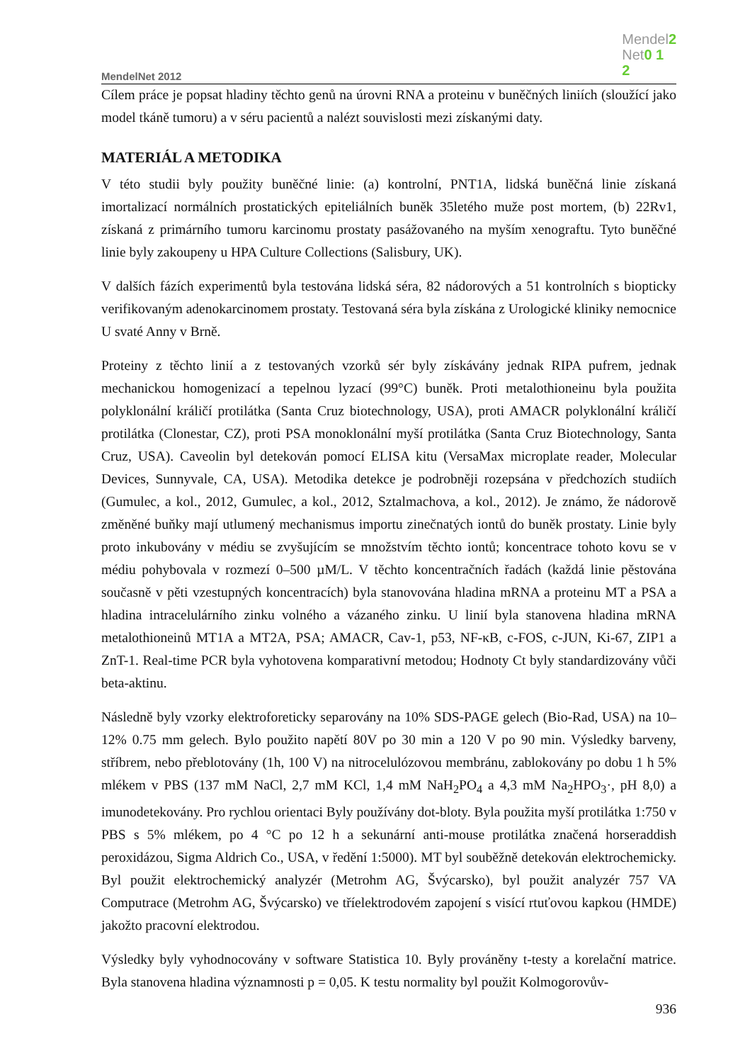MendelNet 2012
Mendel2
Net0 1
2
Cílem práce je popsat hladiny těchto genů na úrovni RNA a proteinu v buněčných liniích (sloužící jako model tkáně tumoru) a v séru pacientů a nalézt souvislosti mezi získanými daty.
MATERIÁL A METODIKA
V této studii byly použity buněčné linie: (a) kontrolní, PNT1A, lidská buněčná linie získaná imortalizací normálních prostatických epiteliálních buněk 35letého muže post mortem, (b) 22Rv1, získaná z primárního tumoru karcinomu prostaty pasážovaného na myším xenograftu. Tyto buněčné linie byly zakoupeny u HPA Culture Collections (Salisbury, UK).
V dalších fázích experimentů byla testována lidská séra, 82 nádorových a 51 kontrolních s biopticky verifikovaným adenokarcinomem prostaty. Testovaná séra byla získána z Urologické kliniky nemocnice U svaté Anny v Brně.
Proteiny z těchto linií a z testovaných vzorků sér byly získávány jednak RIPA pufrem, jednak mechanickou homogenizací a tepelnou lyzací (99°C) buněk. Proti metalothioneinu byla použita polyklonální králičí protilátka (Santa Cruz biotechnology, USA), proti AMACR polyklonální králičí protilátka (Clonestar, CZ), proti PSA monoklonální myší protilátka (Santa Cruz Biotechnology, Santa Cruz, USA). Caveolin byl detekován pomocí ELISA kitu (VersaMax microplate reader, Molecular Devices, Sunnyvale, CA, USA). Metodika detekce je podrobněji rozepsána v předchozích studiích (Gumulec, a kol., 2012, Gumulec, a kol., 2012, Sztalmachova, a kol., 2012). Je známo, že nádorově změněné buňky mají utlumený mechanismus importu zinečnatých iontů do buněk prostaty. Linie byly proto inkubovány v médiu se zvyšujícím se množstvím těchto iontů; koncentrace tohoto kovu se v médiu pohybovala v rozmezí 0–500 µM/L. V těchto koncentračních řadách (každá linie pěstována současně v pěti vzestupných koncentracích) byla stanovována hladina mRNA a proteinu MT a PSA a hladina intracelulárního zinku volného a vázaného zinku. U linií byla stanovena hladina mRNA metalothioneinů MT1A a MT2A, PSA; AMACR, Cav-1, p53, NF-κB, c-FOS, c-JUN, Ki-67, ZIP1 a ZnT-1. Real-time PCR byla vyhotovena komparativní metodou; Hodnoty Ct byly standardizovány vůči beta-aktinu.
Následně byly vzorky elektroforeticky separovány na 10% SDS-PAGE gelech (Bio-Rad, USA) na 10–12% 0.75 mm gelech. Bylo použito napětí 80V po 30 min a 120 V po 90 min. Výsledky barveny, stříbrem, nebo přeblotovány (1h, 100 V) na nitrocelulózovou membránu, zablokovány po dobu 1 h 5% mlékem v PBS (137 mM NaCl, 2,7 mM KCl, 1,4 mM NaH<sub>2</sub>PO<sub>4</sub> a 4,3 mM Na<sub>2</sub>HPO<sub>3</sub>·, pH 8,0) a imunodetekovány. Pro rychlou orientaci Byly používány dot-bloty. Byla použita myší protilátka 1:750 v PBS s 5% mlékem, po 4 °C po 12 h a sekunární anti-mouse protilátka značená horseraddish peroxidázou, Sigma Aldrich Co., USA, v ředění 1:5000). MT byl souběžně detekován elektrochemicky. Byl použit elektrochemický analyzér (Metrohm AG, Švýcarsko), byl použit analyzér 757 VA Computrace (Metrohm AG, Švýcarsko) ve tříelektrodovém zapojení s visící rtuťovou kapkou (HMDE) jakožto pracovní elektrodou.
Výsledky byly vyhodnocovány v software Statistica 10. Byly prováněny t-testy a korelační matrice. Byla stanovena hladina významnosti p = 0,05. K testu normality byl použit Kolmogorovův-
936